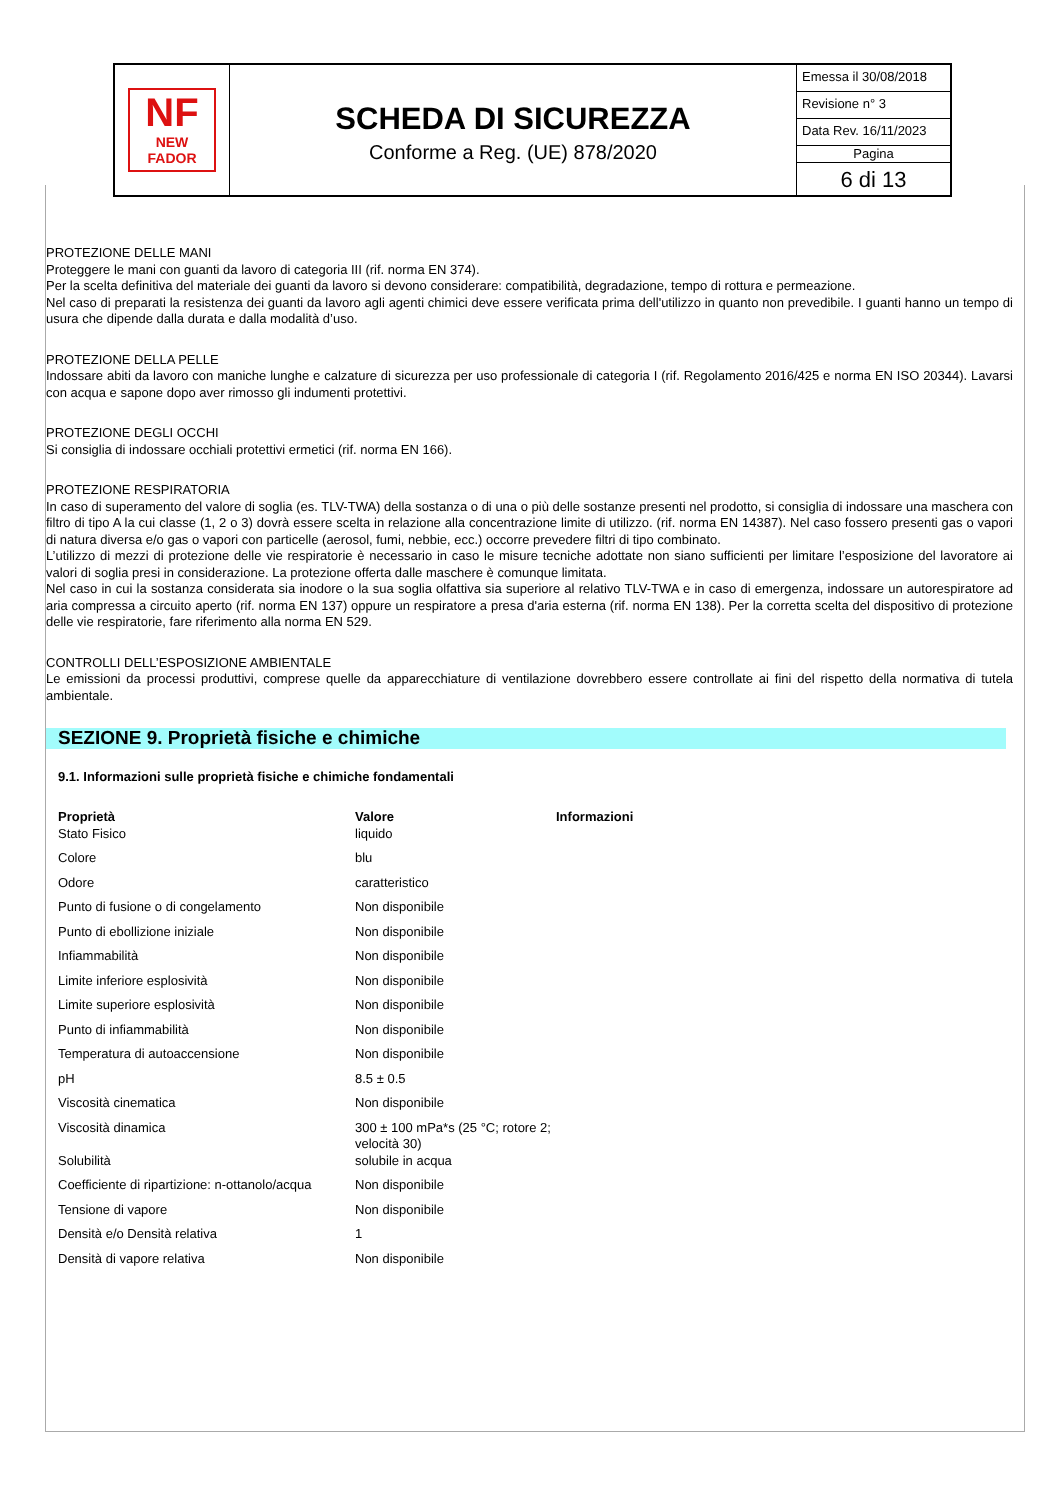NF
NEW FADOR
SCHEDA DI SICUREZZA
Conforme a Reg. (UE) 878/2020
Emessa il 30/08/2018
Revisione n° 3
Data Rev. 16/11/2023
Pagina
6 di 13
PROTEZIONE DELLE MANI
Proteggere le mani con guanti da lavoro di categoria III (rif. norma EN 374).
Per la scelta definitiva del materiale dei guanti da lavoro si devono considerare: compatibilità, degradazione, tempo di rottura e permeazione.
Nel caso di preparati la resistenza dei guanti da lavoro agli agenti chimici deve essere verificata prima dell'utilizzo in quanto non prevedibile. I guanti hanno un tempo di usura che dipende dalla durata e dalla modalità d’uso.
PROTEZIONE DELLA PELLE
Indossare abiti da lavoro con maniche lunghe e calzature di sicurezza per uso professionale di categoria I (rif. Regolamento 2016/425 e norma EN ISO 20344). Lavarsi con acqua e sapone dopo aver rimosso gli indumenti protettivi.
PROTEZIONE DEGLI OCCHI
Si consiglia di indossare occhiali protettivi ermetici (rif. norma EN 166).
PROTEZIONE RESPIRATORIA
In caso di superamento del valore di soglia (es. TLV-TWA) della sostanza o di una o più delle sostanze presenti nel prodotto, si consiglia di indossare una maschera con filtro di tipo A la cui classe (1, 2 o 3) dovrà essere scelta in relazione alla concentrazione limite di utilizzo. (rif. norma EN 14387). Nel caso fossero presenti gas o vapori di natura diversa e/o gas o vapori con particelle (aerosol, fumi, nebbie, ecc.) occorre prevedere filtri di tipo combinato.
L’utilizzo di mezzi di protezione delle vie respiratorie è necessario in caso le misure tecniche adottate non siano sufficienti per limitare l’esposizione del lavoratore ai valori di soglia presi in considerazione. La protezione offerta dalle maschere è comunque limitata.
Nel caso in cui la sostanza considerata sia inodore o la sua soglia olfattiva sia superiore al relativo TLV-TWA e in caso di emergenza, indossare un autorespiratore ad aria compressa a circuito aperto (rif. norma EN 137) oppure un respiratore a presa d'aria esterna (rif. norma EN 138). Per la corretta scelta del dispositivo di protezione delle vie respiratorie, fare riferimento alla norma EN 529.
CONTROLLI DELL’ESPOSIZIONE AMBIENTALE
Le emissioni da processi produttivi, comprese quelle da apparecchiature di ventilazione dovrebbero essere controllate ai fini del rispetto della normativa di tutela ambientale.
SEZIONE 9. Proprietà fisiche e chimiche
9.1. Informazioni sulle proprietà fisiche e chimiche fondamentali
| Proprietà | Valore | Informazioni |
| --- | --- | --- |
| Stato Fisico | liquido | |
| Colore | blu | |
| Odore | caratteristico | |
| Punto di fusione o di congelamento | Non disponibile | |
| Punto di ebollizione iniziale | Non disponibile | |
| Infiammabilità | Non disponibile | |
| Limite inferiore esplosività | Non disponibile | |
| Limite superiore esplosività | Non disponibile | |
| Punto di infiammabilità | Non disponibile | |
| Temperatura di autoaccensione | Non disponibile | |
| pH | 8.5 ± 0.5 | |
| Viscosità cinematica | Non disponibile | |
| Viscosità dinamica | 300 ± 100 mPa*s (25 °C; rotore 2; velocità 30) | |
| Solubilità | solubile in acqua | |
| Coefficiente di ripartizione: n-ottanolo/acqua | Non disponibile | |
| Tensione di vapore | Non disponibile | |
| Densità e/o Densità relativa | 1 | |
| Densità di vapore relativa | Non disponibile | |